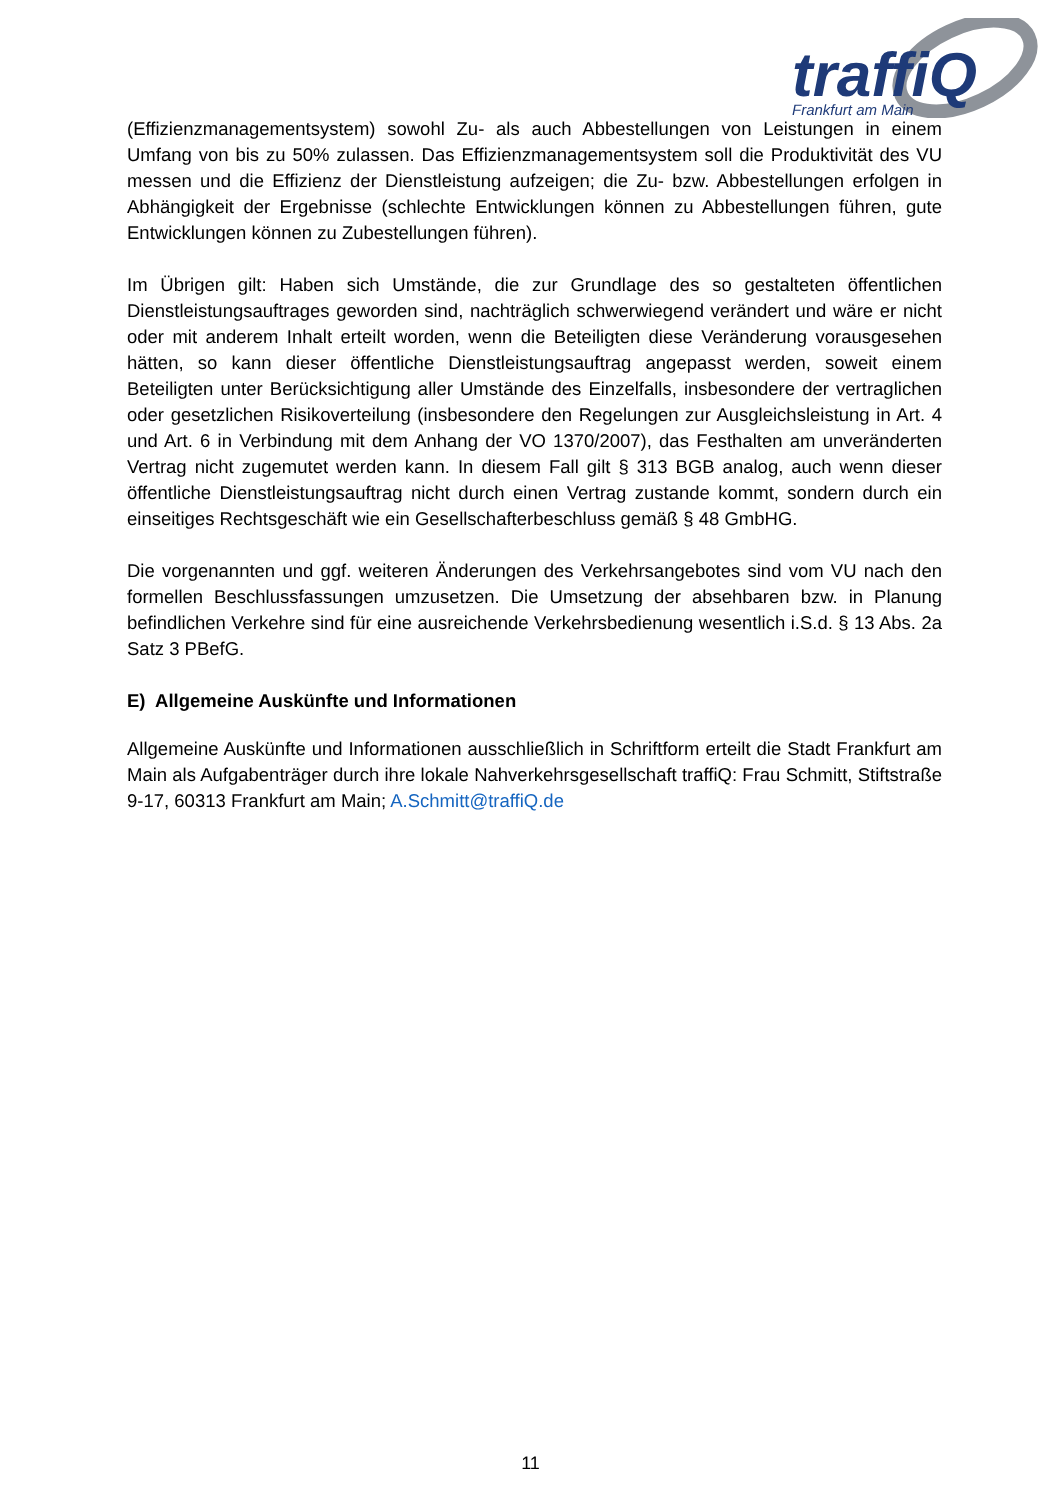traffiQ
Frankfurt am Main
(Effizienzmanagementsystem) sowohl Zu- als auch Abbestellungen von Leistungen in einem Umfang von bis zu 50% zulassen. Das Effizienzmanagementsystem soll die Produktivität des VU messen und die Effizienz der Dienstleistung aufzeigen; die Zu- bzw. Abbestellungen erfolgen in Abhängigkeit der Ergebnisse (schlechte Entwicklungen können zu Abbestellungen führen, gute Entwicklungen können zu Zubestellungen führen).
Im Übrigen gilt: Haben sich Umstände, die zur Grundlage des so gestalteten öffentlichen Dienstleistungsauftrages geworden sind, nachträglich schwerwiegend verändert und wäre er nicht oder mit anderem Inhalt erteilt worden, wenn die Beteiligten diese Veränderung vorausgesehen hätten, so kann dieser öffentliche Dienstleistungsauftrag angepasst werden, soweit einem Beteiligten unter Berücksichtigung aller Umstände des Einzelfalls, insbesondere der vertraglichen oder gesetzlichen Risikoverteilung (insbesondere den Regelungen zur Ausgleichsleistung in Art. 4 und Art. 6 in Verbindung mit dem Anhang der VO 1370/2007), das Festhalten am unveränderten Vertrag nicht zugemutet werden kann. In diesem Fall gilt § 313 BGB analog, auch wenn dieser öffentliche Dienstleistungsauftrag nicht durch einen Vertrag zustande kommt, sondern durch ein einseitiges Rechtsgeschäft wie ein Gesellschafterbeschluss gemäß § 48 GmbHG.
Die vorgenannten und ggf. weiteren Änderungen des Verkehrsangebotes sind vom VU nach den formellen Beschlussfassungen umzusetzen. Die Umsetzung der absehbaren bzw. in Planung befindlichen Verkehre sind für eine ausreichende Verkehrsbedienung wesentlich i.S.d. § 13 Abs. 2a Satz 3 PBefG.
E) Allgemeine Auskünfte und Informationen
Allgemeine Auskünfte und Informationen ausschließlich in Schriftform erteilt die Stadt Frankfurt am Main als Aufgabenträger durch ihre lokale Nahverkehrsgesellschaft traffiQ: Frau Schmitt, Stiftstraße 9-17, 60313 Frankfurt am Main; A.Schmitt@traffiQ.de
11